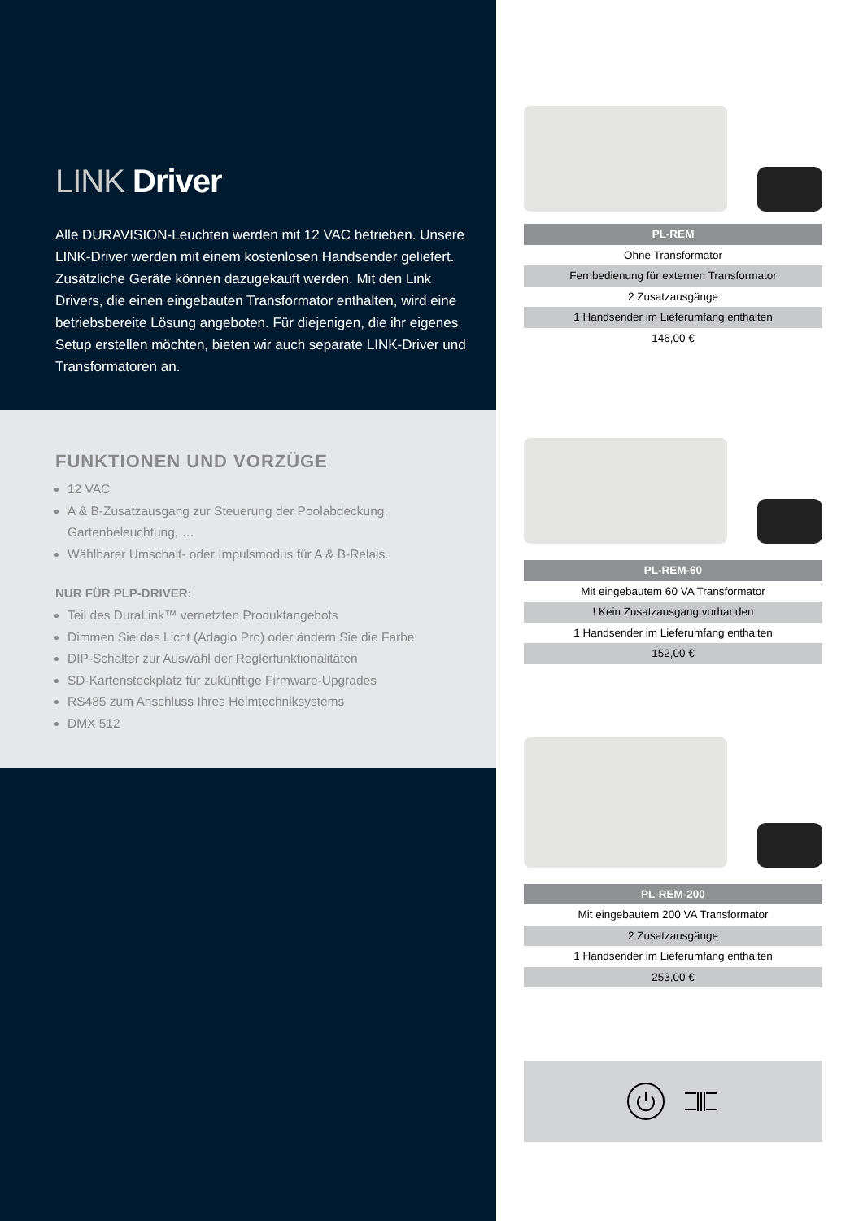LINK Driver
Alle DURAVISION-Leuchten werden mit 12 VAC betrieben. Unsere LINK-Driver werden mit einem kostenlosen Handsender geliefert. Zusätzliche Geräte können dazugekauft werden. Mit den Link Drivers, die einen eingebauten Transformator enthalten, wird eine betriebsbereite Lösung angeboten. Für diejenigen, die ihr eigenes Setup erstellen möchten, bieten wir auch separate LINK-Driver und Transformatoren an.
FUNKTIONEN UND VORZÜGE
12 VAC
A & B-Zusatzausgang zur Steuerung der Poolabdeckung, Gartenbeleuchtung, …
Wählbarer Umschalt- oder Impulsmodus für A & B-Relais.
NUR FÜR PLP-DRIVER:
Teil des DuraLink™ vernetzten Produktangebots
Dimmen Sie das Licht (Adagio Pro) oder ändern Sie die Farbe
DIP-Schalter zur Auswahl der Reglerfunktionalitäten
SD-Kartensteckplatz für zukünftige Firmware-Upgrades
RS485 zum Anschluss Ihres Heimtechniksystems
DMX 512
| PL-REM |
| --- |
| Ohne Transformator |
| Fernbedienung für externen Transformator |
| 2 Zusatzausgänge |
| 1 Handsender im Lieferumfang enthalten |
| 146,00 € |
| PL-REM-60 |
| --- |
| Mit eingebautem 60 VA Transformator |
| ! Kein Zusatzausgang vorhanden |
| 1 Handsender im Lieferumfang enthalten |
| 152,00 € |
| PL-REM-200 |
| --- |
| Mit eingebautem 200 VA Transformator |
| 2 Zusatzausgänge |
| 1 Handsender im Lieferumfang enthalten |
| 253,00 € |